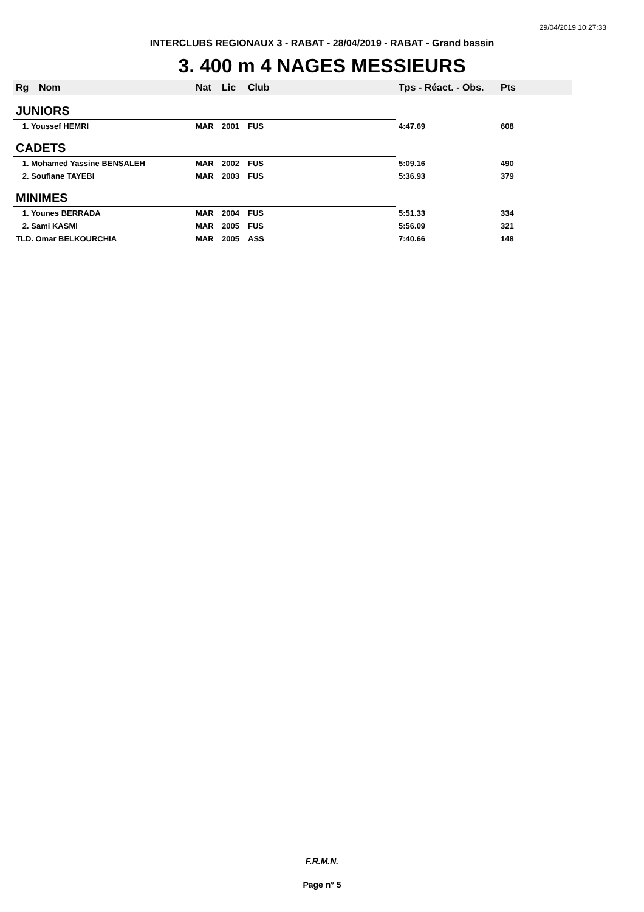29/04/2019 10:27:33
INTERCLUBS REGIONAUX 3 - RABAT - 28/04/2019 - RABAT - Grand bassin
3. 400 m 4 NAGES MESSIEURS
| Rg | Nom | Nat | Lic | Club | Tps - Réact. - Obs. | Pts |
| --- | --- | --- | --- | --- | --- | --- |
| JUNIORS | | | | | | |
| 1. Youssef HEMRI | | MAR | 2001 | FUS | 4:47.69 | 608 |
| CADETS | | | | | | |
| 1. Mohamed Yassine BENSALEH | | MAR | 2002 | FUS | 5:09.16 | 490 |
| 2. Soufiane TAYEBI | | MAR | 2003 | FUS | 5:36.93 | 379 |
| MINIMES | | | | | | |
| 1. Younes BERRADA | | MAR | 2004 | FUS | 5:51.33 | 334 |
| 2. Sami KASMI | | MAR | 2005 | FUS | 5:56.09 | 321 |
| TLD. Omar BELKOURCHIA | | MAR | 2005 | ASS | 7:40.66 | 148 |
F.R.M.N.
Page n° 5